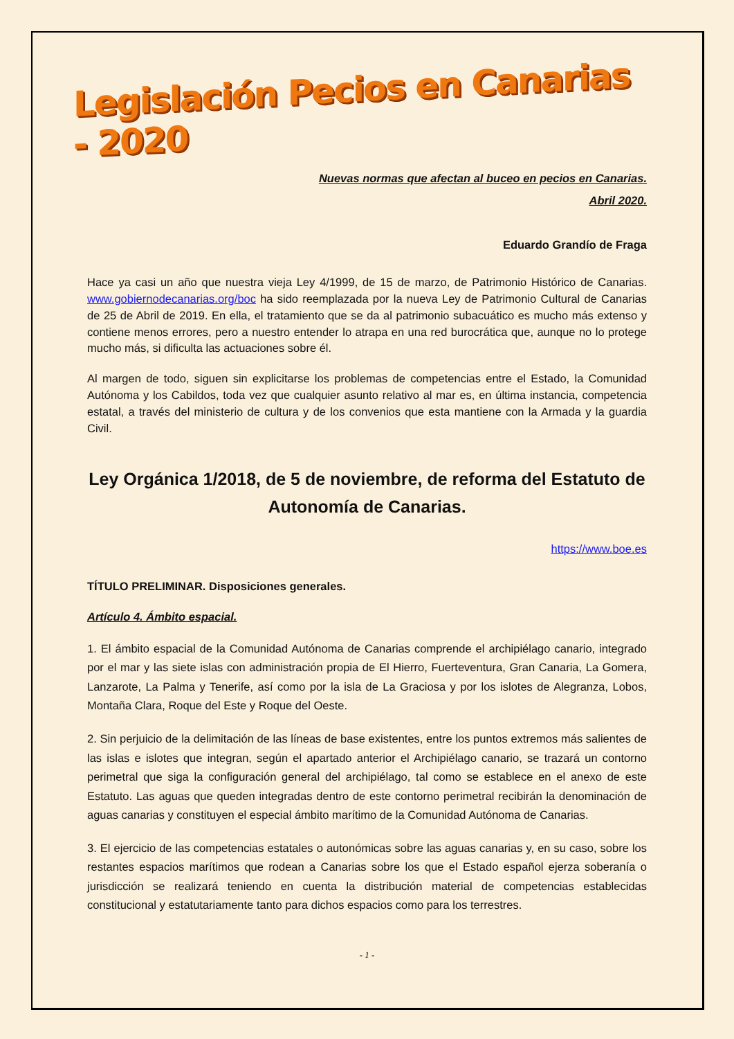Legislación Pecios en Canarias - 2020
Nuevas normas que afectan al buceo en pecios en Canarias.
Abril 2020.
Eduardo Grandío de Fraga
Hace ya casi un año que nuestra vieja Ley 4/1999, de 15 de marzo, de Patrimonio Histórico de Canarias. www.gobiernodecanarias.org/boc ha sido reemplazada por la nueva Ley de Patrimonio Cultural de Canarias de 25 de Abril de 2019. En ella, el tratamiento que se da al patrimonio subacuático es mucho más extenso y contiene menos errores, pero a nuestro entender lo atrapa en una red burocrática que, aunque no lo protege mucho más, si dificulta las actuaciones sobre él.
Al margen de todo, siguen sin explicitarse los problemas de competencias entre el Estado, la Comunidad Autónoma y los Cabildos, toda vez que cualquier asunto relativo al mar es, en última instancia, competencia estatal, a través del ministerio de cultura y de los convenios que esta mantiene con la Armada y la guardia Civil.
Ley Orgánica 1/2018, de 5 de noviembre, de reforma del Estatuto de Autonomía de Canarias.
https://www.boe.es
TÍTULO PRELIMINAR. Disposiciones generales.
Artículo 4. Ámbito espacial.
1. El ámbito espacial de la Comunidad Autónoma de Canarias comprende el archipiélago canario, integrado por el mar y las siete islas con administración propia de El Hierro, Fuerteventura, Gran Canaria, La Gomera, Lanzarote, La Palma y Tenerife, así como por la isla de La Graciosa y por los islotes de Alegranza, Lobos, Montaña Clara, Roque del Este y Roque del Oeste.
2. Sin perjuicio de la delimitación de las líneas de base existentes, entre los puntos extremos más salientes de las islas e islotes que integran, según el apartado anterior el Archipiélago canario, se trazará un contorno perimetral que siga la configuración general del archipiélago, tal como se establece en el anexo de este Estatuto. Las aguas que queden integradas dentro de este contorno perimetral recibirán la denominación de aguas canarias y constituyen el especial ámbito marítimo de la Comunidad Autónoma de Canarias.
3. El ejercicio de las competencias estatales o autonómicas sobre las aguas canarias y, en su caso, sobre los restantes espacios marítimos que rodean a Canarias sobre los que el Estado español ejerza soberanía o jurisdicción se realizará teniendo en cuenta la distribución material de competencias establecidas constitucional y estatutariamente tanto para dichos espacios como para los terrestres.
- 1 -